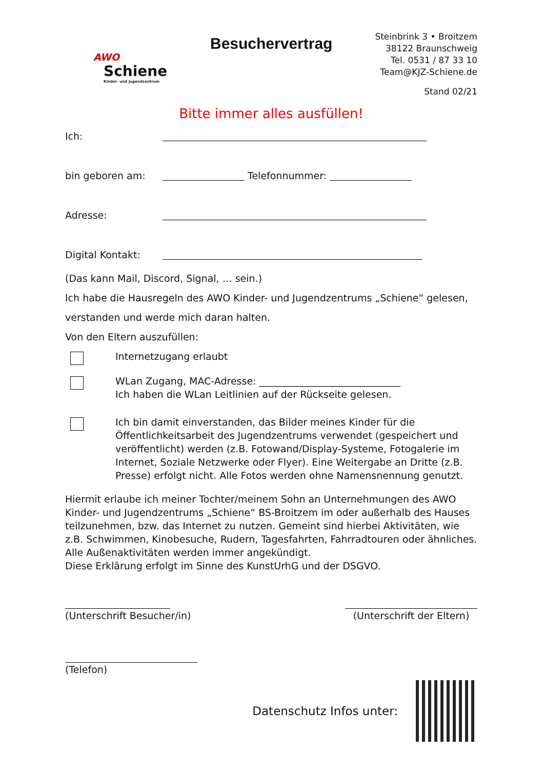AWO
Schiene
Kinder- und Jugendzentrum
Besuchervertrag
Steinbrink 3 • Broitzem
38122 Braunschweig
Tel. 0531 / 87 33 10
Team@KJZ-Schiene.de
Stand 02/21
Bitte immer alles ausfüllen!
Ich:
bin geboren am: Telefonnummer:
Adresse:
Digital Kontakt:
(Das kann Mail, Discord, Signal, … sein.)
Ich habe die Hausregeln des AWO Kinder- und Jugendzentrums „Schiene“ gelesen,
verstanden und werde mich daran halten.
Von den Eltern auszufüllen:
Internetzugang erlaubt
WLan Zugang, MAC-Adresse: _____________________________
Ich haben die WLan Leitlinien auf der Rückseite gelesen.
Ich bin damit einverstanden, das Bilder meines Kinder für die Öffentlichkeitsarbeit des Jugendzentrums verwendet (gespeichert und veröffentlicht) werden (z.B. Fotowand/Display-Systeme, Fotogalerie im Internet, Soziale Netzwerke oder Flyer). Eine Weitergabe an Dritte (z.B. Presse) erfolgt nicht. Alle Fotos werden ohne Namensnennung genutzt.
Hiermit erlaube ich meiner Tochter/meinem Sohn an Unternehmungen des AWO Kinder- und Jugendzentrums „Schiene“ BS-Broitzem im oder außerhalb des Hauses teilzunehmen, bzw. das Internet zu nutzen. Gemeint sind hierbei Aktivitäten, wie z.B. Schwimmen, Kinobesuche, Rudern, Tagesfahrten, Fahrradtouren oder ähnliches. Alle Außenaktivitäten werden immer angekündigt.
Diese Erklärung erfolgt im Sinne des KunstUrhG und der DSGVO.
(Unterschrift Besucher/in) (Unterschrift der Eltern)
(Telefon)
Datenschutz Infos unter: